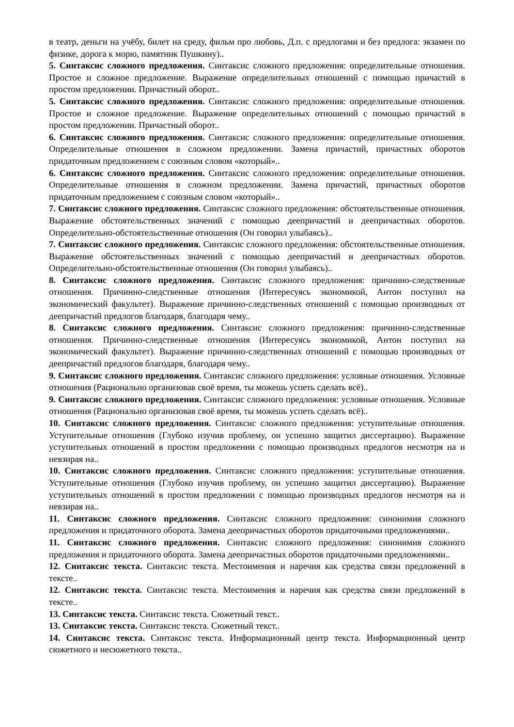в театр, деньги на учёбу, билет на среду, фильм про любовь, Д.п. с предлогами и без предлога: экзамен по физике, дорога к морю, памятник Пушкину)..
5. Синтаксис сложного предложения. Синтаксис сложного предложения: определительные отношения. Простое и сложное предложение. Выражение определительных отношений с помощью причастий в простом предложении. Причастный оборот..
5. Синтаксис сложного предложения. Синтаксис сложного предложения: определительные отношения. Простое и сложное предложение. Выражение определительных отношений с помощью причастий в простом предложении. Причастный оборот..
6. Синтаксис сложного предложения. Синтаксис сложного предложения: определительные отношения. Определительные отношения в сложном предложении. Замена причастий, причастных оборотов придаточным предложением с союзным словом «который»..
6. Синтаксис сложного предложения. Синтаксис сложного предложения: определительные отношения. Определительные отношения в сложном предложении. Замена причастий, причастных оборотов придаточным предложением с союзным словом «который»..
7. Синтаксис сложного предложения. Синтаксис сложного предложения: обстоятельственные отношения. Выражение обстоятельственных значений с помощью деепричастий и деепричастных оборотов. Определительно-обстоятельственные отношения (Он говорил улыбаясь)..
7. Синтаксис сложного предложения. Синтаксис сложного предложения: обстоятельственные отношения. Выражение обстоятельственных значений с помощью деепричастий и деепричастных оборотов. Определительно-обстоятельственные отношения (Он говорил улыбаясь)..
8. Синтаксис сложного предложения. Синтаксис сложного предложения: причинно-следственные отношения. Причинно-следственные отношения (Интересуясь экономикой, Антон поступил на экономический факультет). Выражение причинно-следственных отношений с помощью производных от деепричастий предлогов благодаря, благодаря чему..
8. Синтаксис сложного предложения. Синтаксис сложного предложения: причинно-следственные отношения. Причинно-следственные отношения (Интересуясь экономикой, Антон поступил на экономический факультет). Выражение причинно-следственных отношений с помощью производных от деепричастий предлогов благодаря, благодаря чему..
9. Синтаксис сложного предложения. Синтаксис сложного предложения: условные отношения. Условные отношения (Рационально организовав своё время, ты можешь успеть сделать всё)..
9. Синтаксис сложного предложения. Синтаксис сложного предложения: условные отношения. Условные отношения (Рационально организовав своё время, ты можешь успеть сделать всё)..
10. Синтаксис сложного предложения. Синтаксис сложного предложения: уступительные отношения. Уступительные отношения (Глубоко изучив проблему, он успешно защитил диссертацию). Выражение уступительных отношений в простом предложении с помощью производных предлогов несмотря на и невзирая на..
10. Синтаксис сложного предложения. Синтаксис сложного предложения: уступительные отношения. Уступительные отношения (Глубоко изучив проблему, он успешно защитил диссертацию). Выражение уступительных отношений в простом предложении с помощью производных предлогов несмотря на и невзирая на..
11. Синтаксис сложного предложения. Синтаксис сложного предложения: синонимия сложного предложения и придаточного оборота. Замена деепричастных оборотов придаточными предложениями..
11. Синтаксис сложного предложения. Синтаксис сложного предложения: синонимия сложного предложения и придаточного оборота. Замена деепричастных оборотов придаточными предложениями..
12. Синтаксис текста. Синтаксис текста. Местоимения и наречия как средства связи предложений в тексте..
12. Синтаксис текста. Синтаксис текста. Местоимения и наречия как средства связи предложений в тексте..
13. Синтаксис текста. Синтаксис текста. Сюжетный текст..
13. Синтаксис текста. Синтаксис текста. Сюжетный текст..
14. Синтаксис текста. Синтаксис текста. Информационный центр текста. Информационный центр сюжетного и несюжетного текста..